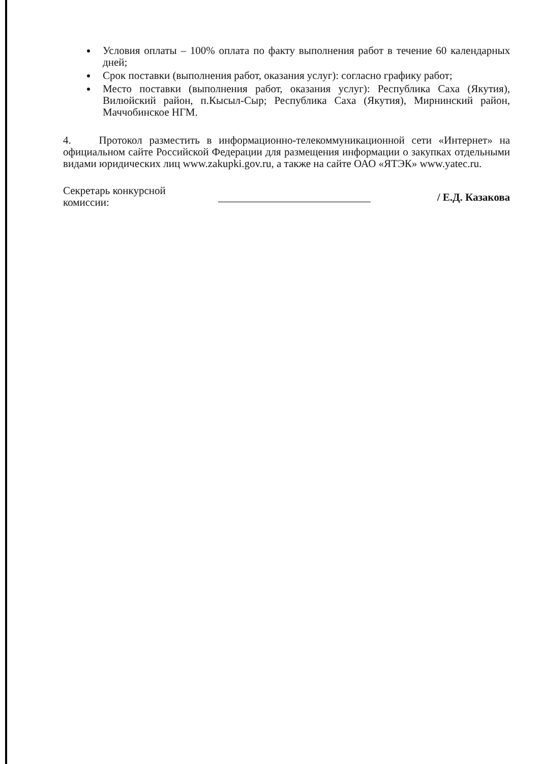Условия оплаты – 100% оплата по факту выполнения работ в течение 60 календарных дней;
Срок поставки (выполнения работ, оказания услуг): согласно графику работ;
Место поставки (выполнения работ, оказания услуг): Республика Саха (Якутия), Вилюйский район, п.Кысыл-Сыр; Республика Саха (Якутия), Мирнинский район, Маччобинское НГМ.
4. Протокол разместить в информационно-телекоммуникационной сети «Интернет» на официальном сайте Российской Федерации для размещения информации о закупках отдельными видами юридических лиц www.zakupki.gov.ru, а также на сайте ОАО «ЯТЭК» www.yatec.ru.
Секретарь конкурсной
комиссии:
/ Е.Д. Казакова